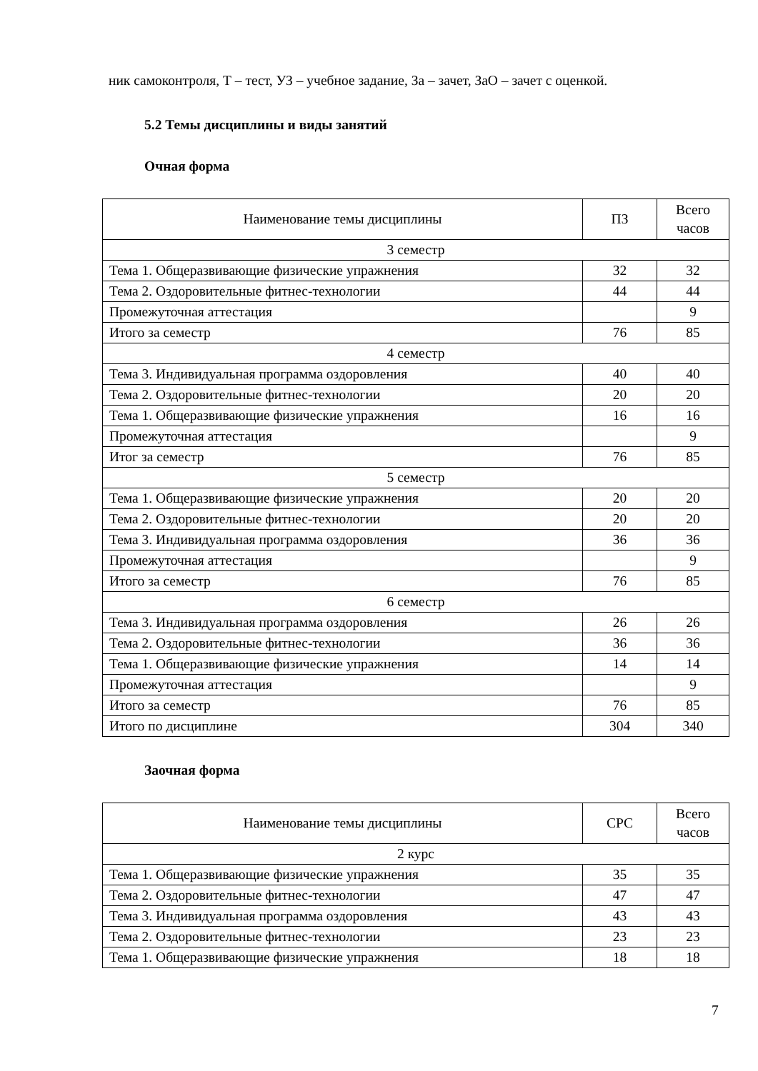ник самоконтроля, Т – тест, УЗ – учебное задание, За – зачет, ЗаО – зачет с оценкой.
5.2 Темы дисциплины и виды занятий
Очная форма
| Наименование темы дисциплины | ПЗ | Всего часов |
| --- | --- | --- |
| 3 семестр | | |
| Тема 1. Общеразвивающие физические упражнения | 32 | 32 |
| Тема 2. Оздоровительные фитнес-технологии | 44 | 44 |
| Промежуточная аттестация | | 9 |
| Итого за семестр | 76 | 85 |
| 4 семестр | | |
| Тема 3. Индивидуальная программа оздоровления | 40 | 40 |
| Тема 2. Оздоровительные фитнес-технологии | 20 | 20 |
| Тема 1. Общеразвивающие физические упражнения | 16 | 16 |
| Промежуточная аттестация | | 9 |
| Итог за семестр | 76 | 85 |
| 5 семестр | | |
| Тема 1. Общеразвивающие физические упражнения | 20 | 20 |
| Тема 2. Оздоровительные фитнес-технологии | 20 | 20 |
| Тема 3. Индивидуальная программа оздоровления | 36 | 36 |
| Промежуточная аттестация | | 9 |
| Итого за семестр | 76 | 85 |
| 6 семестр | | |
| Тема 3. Индивидуальная программа оздоровления | 26 | 26 |
| Тема 2. Оздоровительные фитнес-технологии | 36 | 36 |
| Тема 1. Общеразвивающие физические упражнения | 14 | 14 |
| Промежуточная аттестация | | 9 |
| Итого за семестр | 76 | 85 |
| Итого по дисциплине | 304 | 340 |
Заочная форма
| Наименование темы дисциплины | СРС | Всего часов |
| --- | --- | --- |
| 2 курс | | |
| Тема 1. Общеразвивающие физические упражнения | 35 | 35 |
| Тема 2. Оздоровительные фитнес-технологии | 47 | 47 |
| Тема 3. Индивидуальная программа оздоровления | 43 | 43 |
| Тема 2. Оздоровительные фитнес-технологии | 23 | 23 |
| Тема 1. Общеразвивающие физические упражнения | 18 | 18 |
7